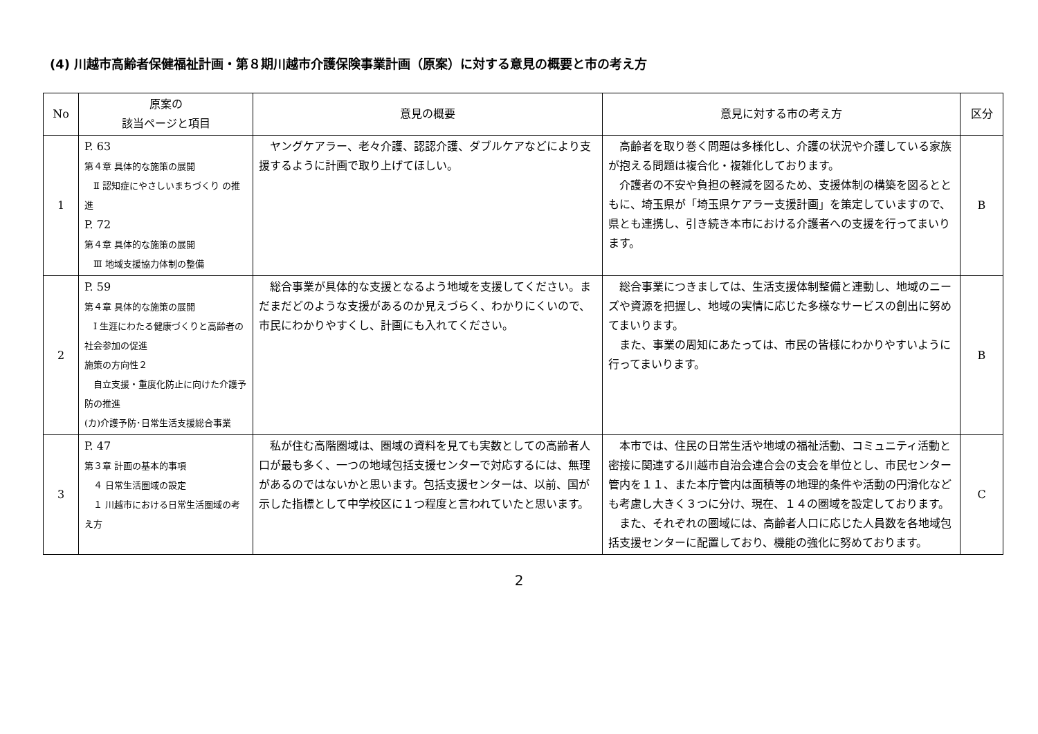(4) 川越市高齢者保健福祉計画・第８期川越市介護保険事業計画（原案）に対する意見の概要と市の考え方
| No | 原案の 該当ページと項目 | 意見の概要 | 意見に対する市の考え方 | 区分 |
| --- | --- | --- | --- | --- |
| 1 | P. 63 第４章 具体的な施策の展開 Ⅱ 認知症にやさしいまちづくり の推進 P. 72 第４章 具体的な施策の展開 Ⅲ 地域支援協力体制の整備 | ヤングケアラー、老々介護、認認介護、ダブルケアなどにより支援するように計画で取り上げてほしい。 | 高齢者を取り巻く問題は多様化し、介護の状況や介護している家族が抱える問題は複合化・複雑化しております。 介護者の不安や負担の軽減を図るため、支援体制の構築を図るとともに、埼玉県が「埼玉県ケアラー支援計画」を策定していますので、県とも連携し、引き続き本市における介護者への支援を行ってまいります。 | B |
| 2 | P. 59 第４章 具体的な施策の展開 Ⅰ 生涯にわたる健康づくりと高齢者の社会参加の促進 施策の方向性２ 自立支援・重度化防止に向けた介護予防の推進 (カ)介護予防･日常生活支援総合事業 | 総合事業が具体的な支援となるよう地域を支援してください。まだまだどのような支援があるのか見えづらく、わかりにくいので、市民にわかりやすくし、計画にも入れてください。 | 総合事業につきましては、生活支援体制整備と連動し、地域のニーズや資源を把握し、地域の実情に応じた多様なサービスの創出に努めてまいります。 また、事業の周知にあたっては、市民の皆様にわかりやすいように行ってまいります。 | B |
| 3 | P. 47 第３章 計画の基本的事項 ４ 日常生活圏域の設定 １ 川越市における日常生活圏域の考え方 | 私が住む高階圏域は、圏域の資料を見ても実数としての高齢者人口が最も多く、一つの地域包括支援センターで対応するには、無理があるのではないかと思います。包括支援センターは、以前、国が示した指標として中学校区に１つ程度と言われていたと思います。 | 本市では、住民の日常生活や地域の福祉活動、コミュニティ活動と密接に関連する川越市自治会連合会の支会を単位とし、市民センター管内を１１、また本庁管内は面積等の地理的条件や活動の円滑化なども考慮し大きく３つに分け、現在、１４の圏域を設定しております。 また、それぞれの圏域には、高齢者人口に応じた人員数を各地域包括支援センターに配置しており、機能の強化に努めております。 | C |
2